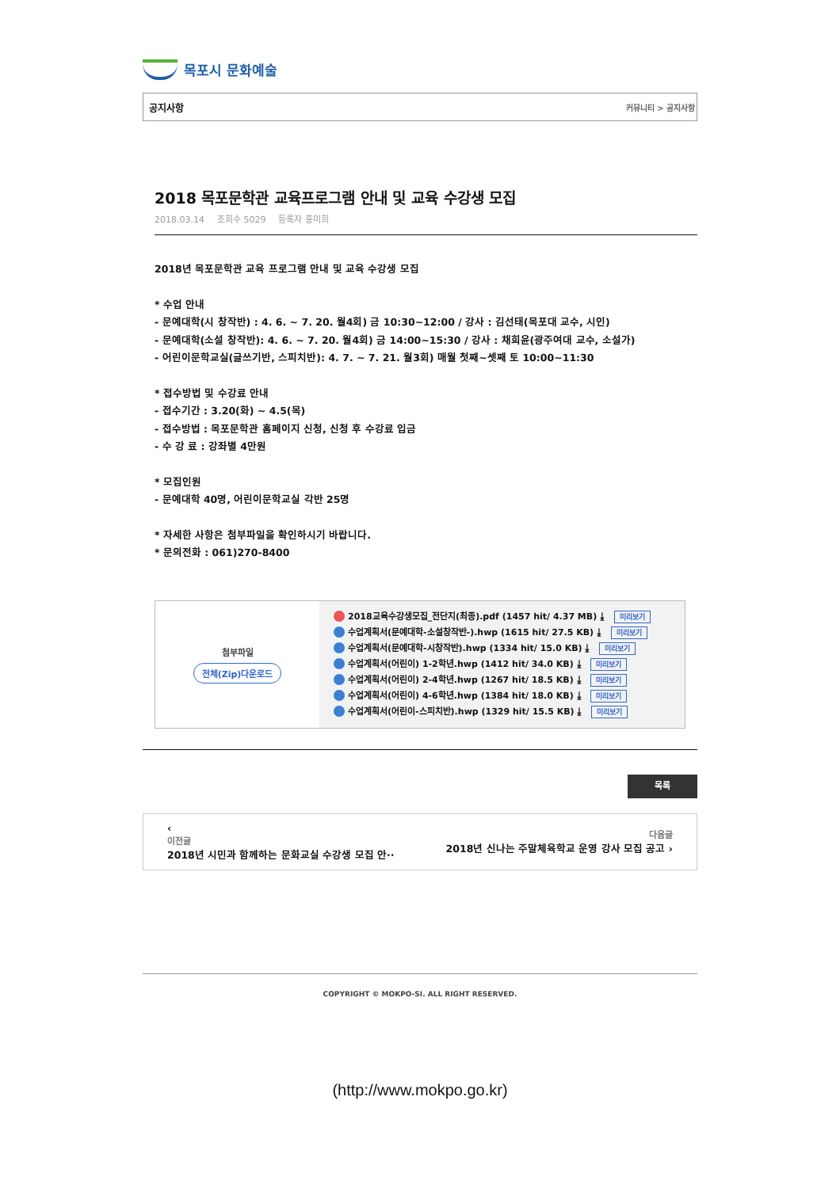목포시 문화예술
공지사항 커뮤니티 > 공지사항
2018 목포문학관 교육프로그램 안내 및 교육 수강생 모집
2018.03.14 조회수 5029 등록자 홍미희
2018년 목포문학관 교육 프로그램 안내 및 교육 수강생 모집
* 수업 안내
- 문예대학(시 창작반) : 4. 6. ~ 7. 20. 월4회) 금 10:30~12:00 / 강사 : 김선태(목포대 교수, 시인)
- 문예대학(소설 창작반): 4. 6. ~ 7. 20. 월4회) 금 14:00~15:30 / 강사 : 채희윤(광주여대 교수, 소설가)
- 어린이문학교실(글쓰기반, 스피치반): 4. 7. ~ 7. 21. 월3회) 매월 첫째~셋째 토 10:00~11:30
* 접수방법 및 수강료 안내
- 접수기간 : 3.20(화) ~ 4.5(목)
- 접수방법 : 목포문학관 홈페이지 신청, 신청 후 수강료 입금
- 수 강 료 : 강좌별 4만원
* 모집인원
- 문예대학 40명, 어린이문학교실 각반 25명
* 자세한 사항은 첨부파일을 확인하시기 바랍니다.
* 문의전화 : 061)270-8400
| 첨부파일 전체(Zip)다운로드 | 2018교육수강생모집_전단지(최종).pdf (1457 hit/ 4.37 MB) ⤓ 미리보기 수업계획서(문예대학-소설창작반-).hwp (1615 hit/ 27.5 KB) ⤓ 미리보기 수업계획서(문예대학-시창작반).hwp (1334 hit/ 15.0 KB) ⤓ 미리보기 수업계획서(어린이) 1-2학년.hwp (1412 hit/ 34.0 KB) ⤓ 미리보기 수업계획서(어린이) 2-4학년.hwp (1267 hit/ 18.5 KB) ⤓ 미리보기 수업계획서(어린이) 4-6학년.hwp (1384 hit/ 18.0 KB) ⤓ 미리보기 수업계획서(어린이-스피치반).hwp (1329 hit/ 15.5 KB) ⤓ 미리보기 |
목록
‹
이전글
2018년 시민과 함께하는 문화교실 수강생 모집 안··
다음글
2018년 신나는 주말체육학교 운영 강사 모집 공고 ›
COPYRIGHT © MOKPO-SI. ALL RIGHT RESERVED.
(http://www.mokpo.go.kr)